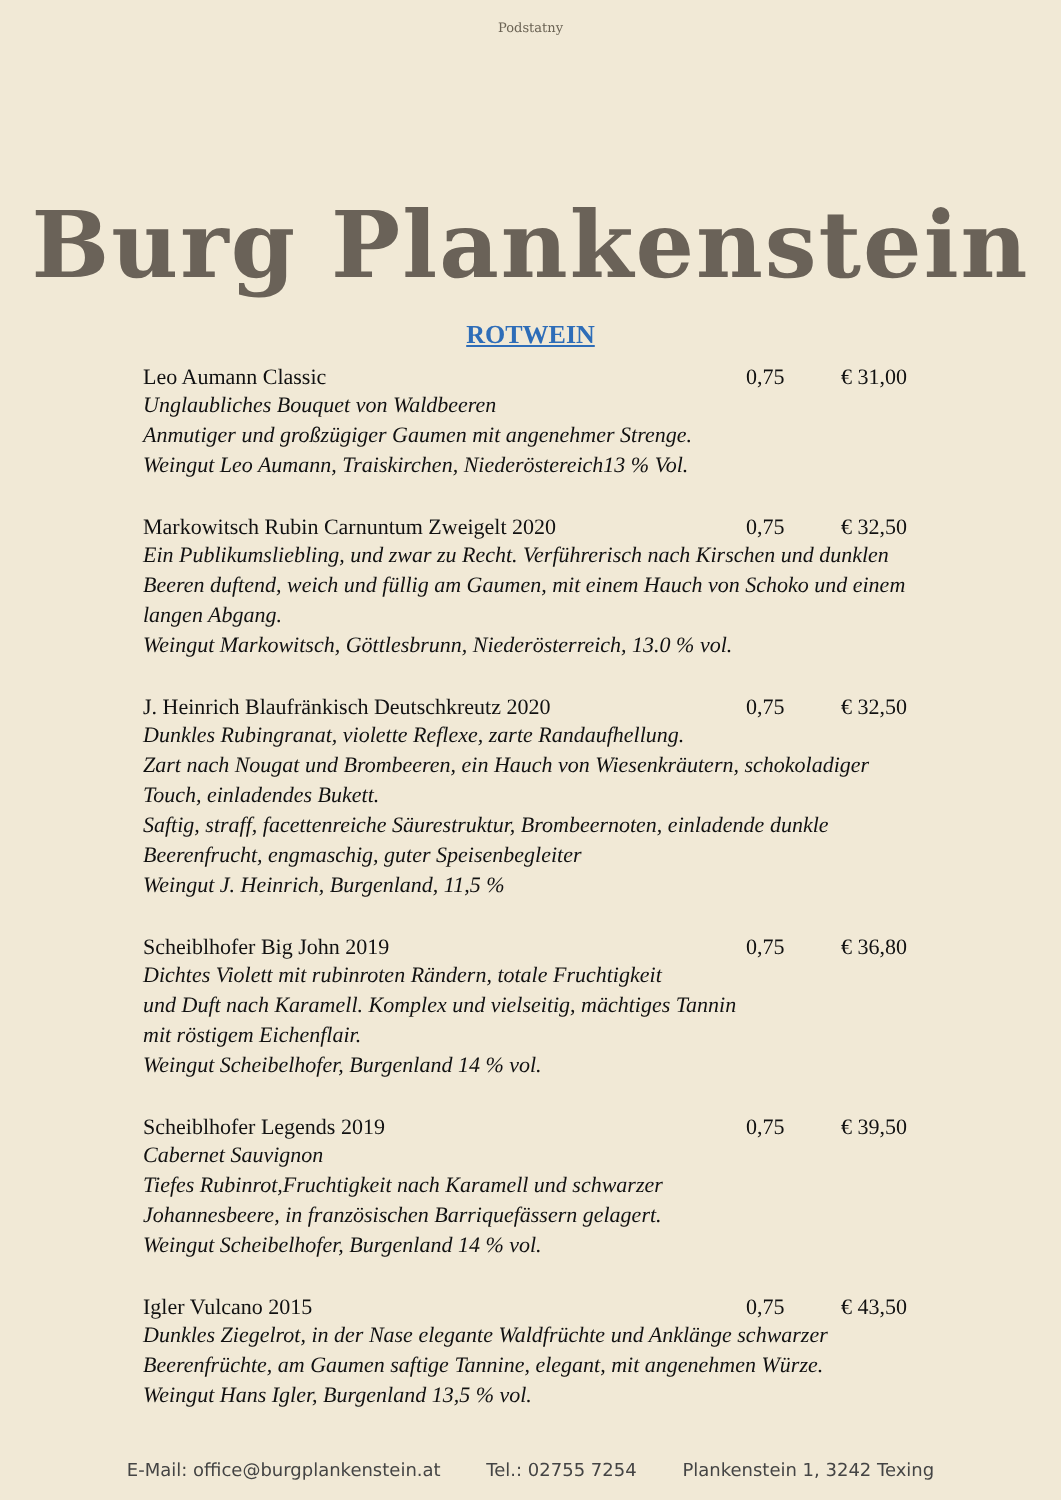Podstatny
Burg Plankenstein
ROTWEIN
Leo Aumann Classic 0,75 € 31,00
Unglaubliches Bouquet von Waldbeeren
Anmutiger und großzügiger Gaumen mit angenehmer Strenge.
Weingut Leo Aumann, Traiskirchen, Niederöstereich13 % Vol.
Markowitsch Rubin Carnuntum Zweigelt 2020 0,75 € 32,50
Ein Publikumsliebling, und zwar zu Recht. Verführerisch nach Kirschen und dunklen Beeren duftend, weich und füllig am Gaumen, mit einem Hauch von Schoko und einem langen Abgang.
Weingut Markowitsch, Göttlesbrunn, Niederösterreich, 13.0 % vol.
J. Heinrich Blaufränkisch Deutschkreutz 2020 0,75 € 32,50
Dunkles Rubingranat, violette Reflexe, zarte Randaufhellung.
Zart nach Nougat und Brombeeren, ein Hauch von Wiesenkräutern, schokoladiger Touch, einladendes Bukett.
Saftig, straff, facettenreiche Säurestruktur, Brombeernoten, einladende dunkle Beerenfrucht, engmaschig, guter Speisenbegleiter
Weingut J. Heinrich, Burgenland, 11,5 %
Scheiblhofer Big John 2019 0,75 € 36,80
Dichtes Violett mit rubinroten Rändern, totale Fruchtigkeit
und Duft nach Karamell. Komplex und vielseitig, mächtiges Tannin
mit röstigem Eichenflair.
Weingut Scheibelhofer, Burgenland 14 % vol.
Scheiblhofer Legends 2019 0,75 € 39,50
Cabernet Sauvignon
Tiefes Rubinrot,Fruchtigkeit nach Karamell und schwarzer
Johannesbeere, in französischen Barriquefässern gelagert.
Weingut Scheibelhofer, Burgenland 14 % vol.
Igler Vulcano 2015 0,75 € 43,50
Dunkles Ziegelrot, in der Nase elegante Waldfrüchte und Anklänge schwarzer Beerenfrüchte, am Gaumen saftige Tannine, elegant, mit angenehmen Würze.
Weingut Hans Igler, Burgenland 13,5 % vol.
E-Mail: office@burgplankenstein.at Tel.: 02755 7254 Plankenstein 1, 3242 Texing